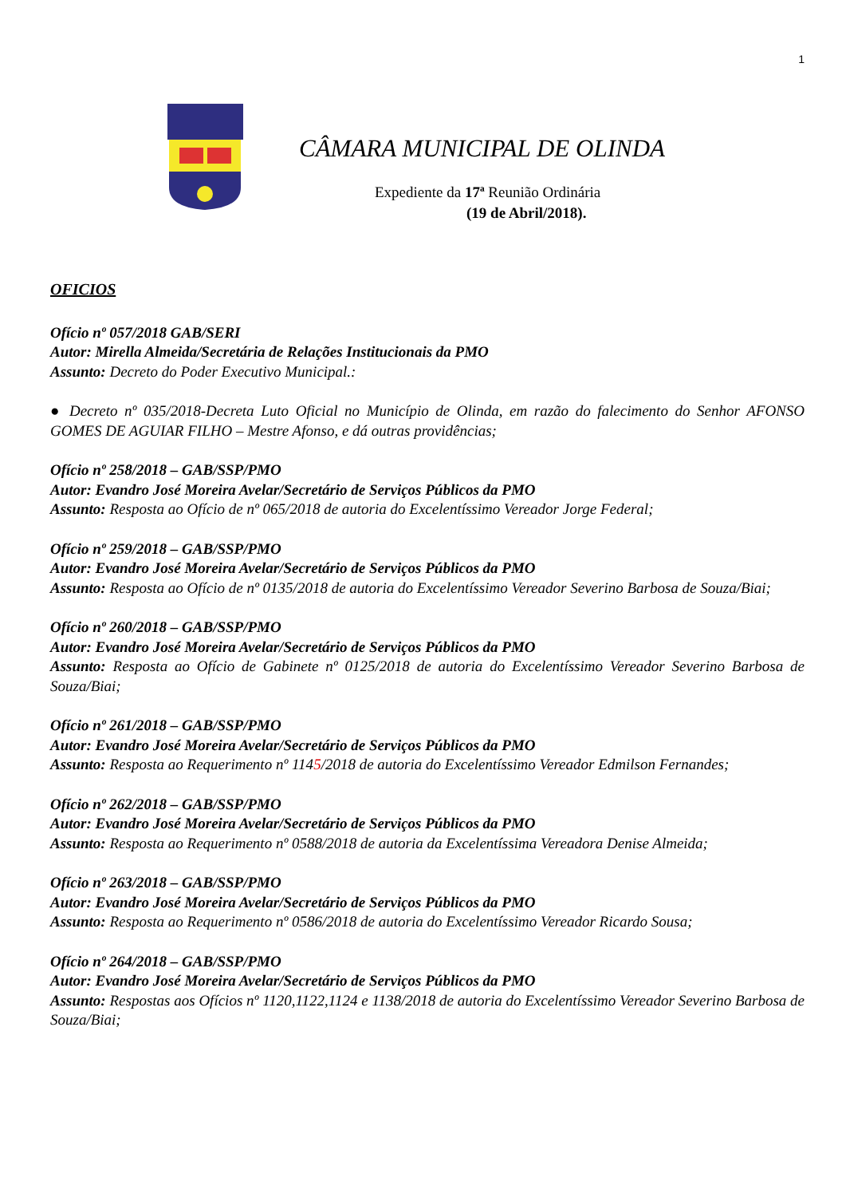1
CÂMARA MUNICIPAL DE OLINDA
Expediente da 17ª Reunião Ordinária
(19 de Abril/2018).
OFICIOS
Ofício nº 057/2018 GAB/SERI
Autor: Mirella Almeida/Secretária de Relações Institucionais da PMO
Assunto: Decreto do Poder Executivo Municipal.:
● Decreto nº 035/2018-Decreta Luto Oficial no Município de Olinda, em razão do falecimento do Senhor AFONSO GOMES DE AGUIAR FILHO – Mestre Afonso, e dá outras providências;
Ofício nº 258/2018 – GAB/SSP/PMO
Autor: Evandro José Moreira Avelar/Secretário de Serviços Públicos da PMO
Assunto: Resposta ao Ofício de nº 065/2018 de autoria do Excelentíssimo Vereador Jorge Federal;
Ofício nº 259/2018 – GAB/SSP/PMO
Autor: Evandro José Moreira Avelar/Secretário de Serviços Públicos da PMO
Assunto: Resposta ao Ofício de nº 0135/2018 de autoria do Excelentíssimo Vereador Severino Barbosa de Souza/Biai;
Ofício nº 260/2018 – GAB/SSP/PMO
Autor: Evandro José Moreira Avelar/Secretário de Serviços Públicos da PMO
Assunto: Resposta ao Ofício de Gabinete nº 0125/2018 de autoria do Excelentíssimo Vereador Severino Barbosa de Souza/Biai;
Ofício nº 261/2018 – GAB/SSP/PMO
Autor: Evandro José Moreira Avelar/Secretário de Serviços Públicos da PMO
Assunto: Resposta ao Requerimento nº 1145/2018 de autoria do Excelentíssimo Vereador Edmilson Fernandes;
Ofício nº 262/2018 – GAB/SSP/PMO
Autor: Evandro José Moreira Avelar/Secretário de Serviços Públicos da PMO
Assunto: Resposta ao Requerimento nº 0588/2018 de autoria da Excelentíssima Vereadora Denise Almeida;
Ofício nº 263/2018 – GAB/SSP/PMO
Autor: Evandro José Moreira Avelar/Secretário de Serviços Públicos da PMO
Assunto: Resposta ao Requerimento nº 0586/2018 de autoria do Excelentíssimo Vereador Ricardo Sousa;
Ofício nº 264/2018 – GAB/SSP/PMO
Autor: Evandro José Moreira Avelar/Secretário de Serviços Públicos da PMO
Assunto: Respostas aos Ofícios nº 1120,1122,1124 e 1138/2018 de autoria do Excelentíssimo Vereador Severino Barbosa de Souza/Biai;